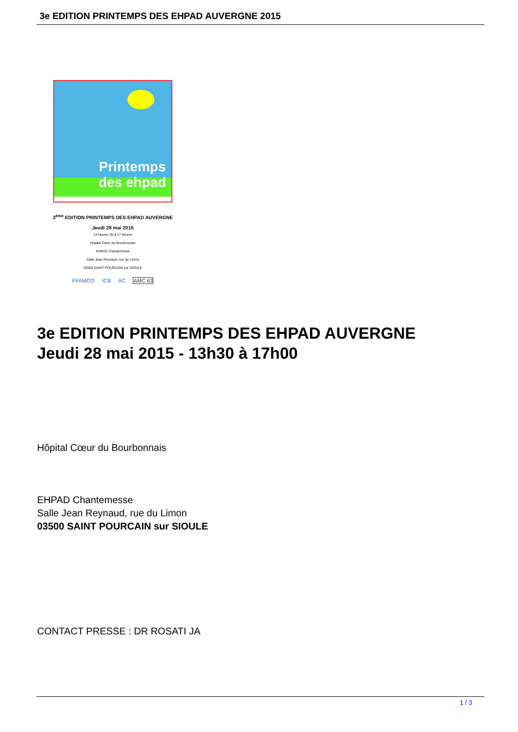3e EDITION PRINTEMPS DES EHPAD AUVERGNE 2015
Printemps des ehpad
3<sup>ème</sup> EDITION PRINTEMPS DES EHPAD AUVERGNE
Jeudi 28 mai 2015
13 heures 30 à 17 heures
Hôpital Cœur du Bourbonnais
EHPAD Chantemesse
Salle Jean Reynaud, rue du Limon
03500 SAINT POURCAIN sur SIOULE
FFAMCO ICB AC AMC 63
3e EDITION PRINTEMPS DES EHPAD AUVERGNE
Jeudi 28 mai 2015 - 13h30 à 17h00
Hôpital Cœur du Bourbonnais
EHPAD Chantemesse
Salle Jean Reynaud, rue du Limon
03500 SAINT POURCAIN sur SIOULE
CONTACT PRESSE : DR ROSATI JA
1 / 3